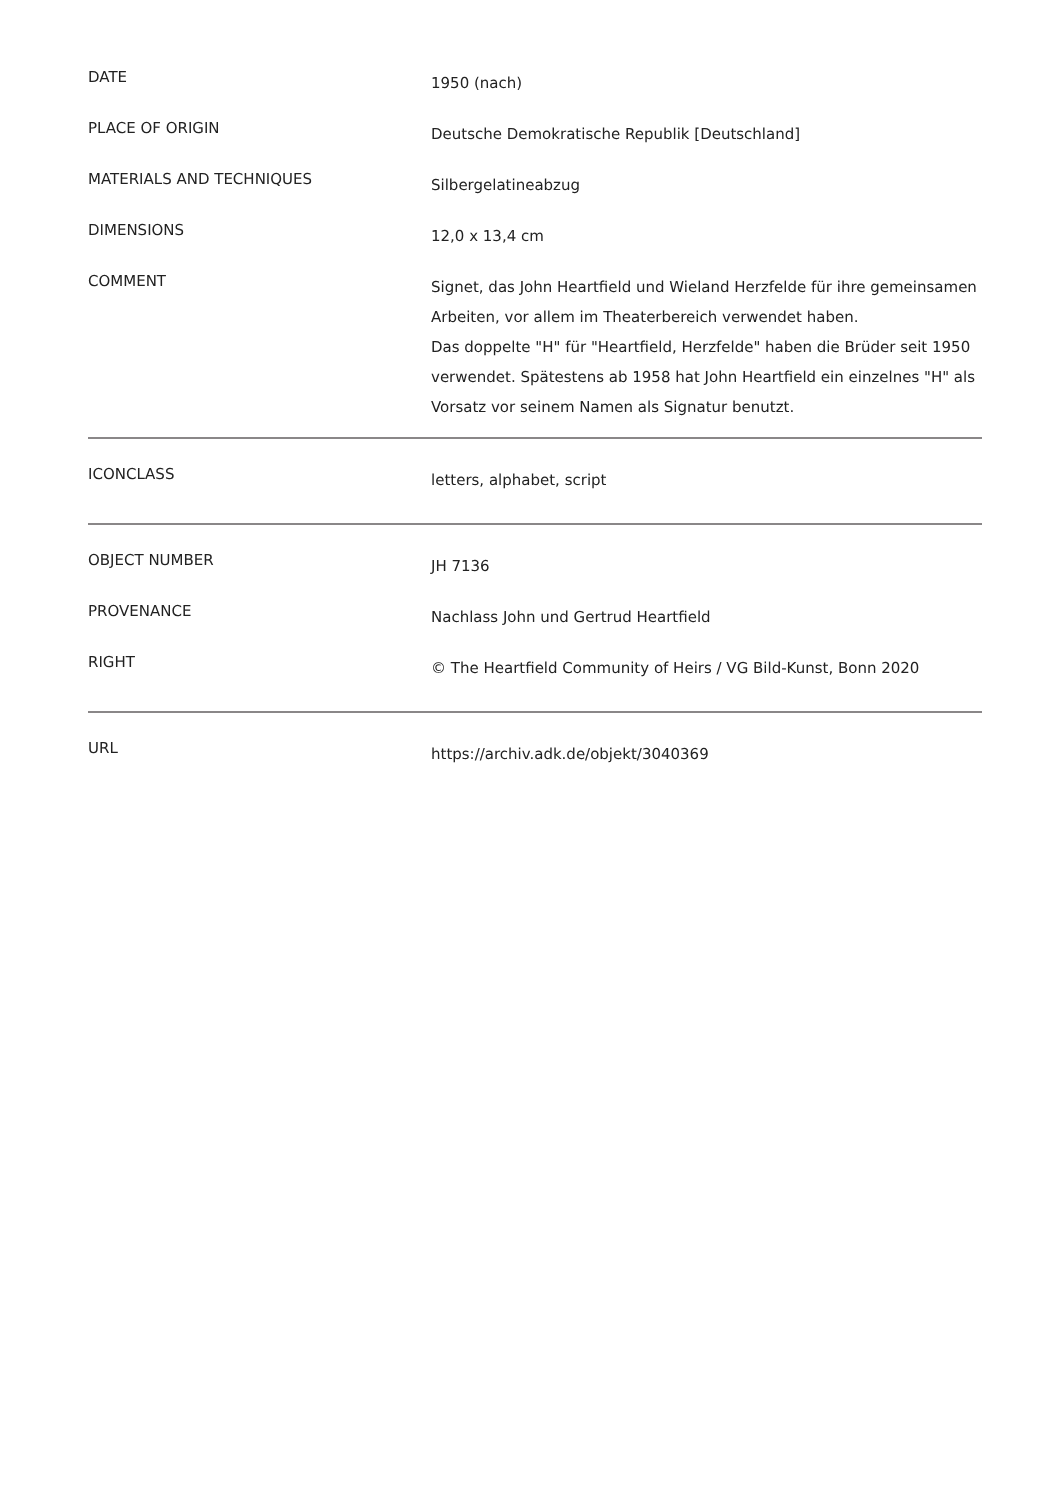| DATE | 1950 (nach) |
| PLACE OF ORIGIN | Deutsche Demokratische Republik [Deutschland] |
| MATERIALS AND TECHNIQUES | Silbergelatineabzug |
| DIMENSIONS | 12,0 x 13,4 cm |
| COMMENT | Signet, das John Heartfield und Wieland Herzfelde für ihre gemeinsamen Arbeiten, vor allem im Theaterbereich verwendet haben. Das doppelte "H" für "Heartfield, Herzfelde" haben die Brüder seit 1950 verwendet. Spätestens ab 1958 hat John Heartfield ein einzelnes "H" als Vorsatz vor seinem Namen als Signatur benutzt. |
| ICONCLASS | letters, alphabet, script |
| OBJECT NUMBER | JH 7136 |
| PROVENANCE | Nachlass John und Gertrud Heartfield |
| RIGHT | © The Heartfield Community of Heirs / VG Bild-Kunst, Bonn 2020 |
| URL | https://archiv.adk.de/objekt/3040369 |